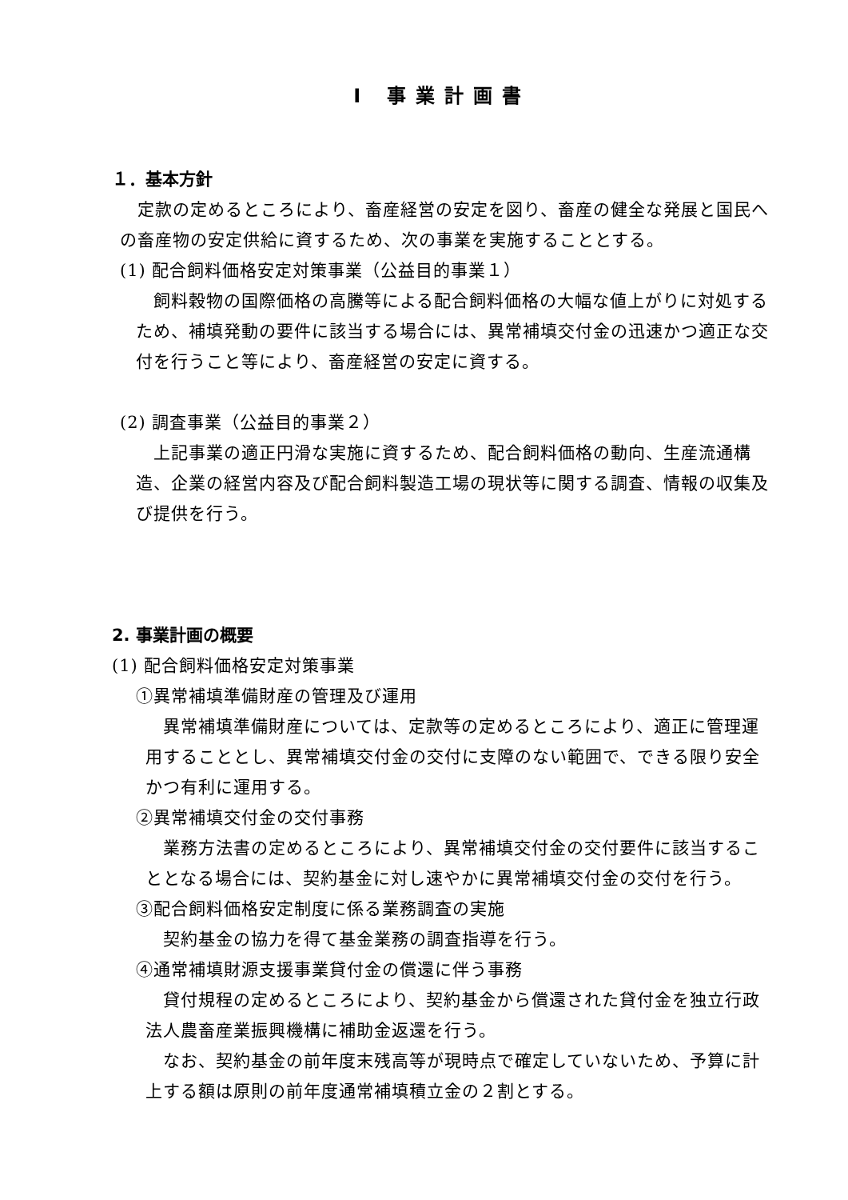Ⅰ 事業計画書
１．基本方針
　定款の定めるところにより、畜産経営の安定を図り、畜産の健全な発展と国民への畜産物の安定供給に資するため、次の事業を実施することとする。
(1) 配合飼料価格安定対策事業（公益目的事業１）
　飼料穀物の国際価格の高騰等による配合飼料価格の大幅な値上がりに対処するため、補填発動の要件に該当する場合には、異常補填交付金の迅速かつ適正な交付を行うこと等により、畜産経営の安定に資する。
(2) 調査事業（公益目的事業２）
　上記事業の適正円滑な実施に資するため、配合飼料価格の動向、生産流通構造、企業の経営内容及び配合飼料製造工場の現状等に関する調査、情報の収集及び提供を行う。
2. 事業計画の概要
(1) 配合飼料価格安定対策事業
①異常補填準備財産の管理及び運用
　異常補填準備財産については、定款等の定めるところにより、適正に管理運用することとし、異常補填交付金の交付に支障のない範囲で、できる限り安全かつ有利に運用する。
②異常補填交付金の交付事務
　業務方法書の定めるところにより、異常補填交付金の交付要件に該当することとなる場合には、契約基金に対し速やかに異常補填交付金の交付を行う。
③配合飼料価格安定制度に係る業務調査の実施
　契約基金の協力を得て基金業務の調査指導を行う。
④通常補填財源支援事業貸付金の償還に伴う事務
　貸付規程の定めるところにより、契約基金から償還された貸付金を独立行政法人農畜産業振興機構に補助金返還を行う。
　なお、契約基金の前年度末残高等が現時点で確定していないため、予算に計上する額は原則の前年度通常補填積立金の２割とする。